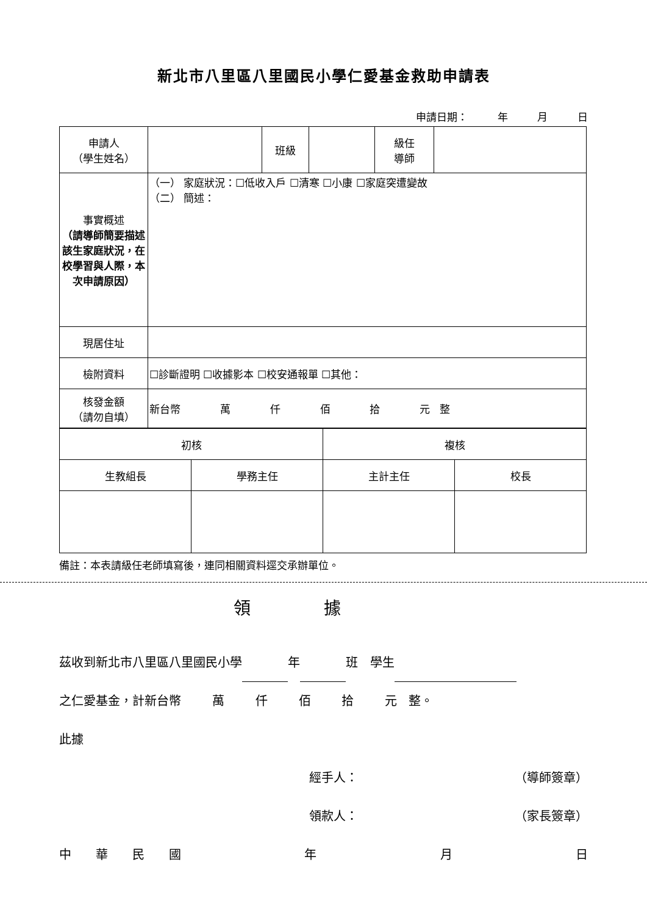新北市八里區八里國民小學仁愛基金救助申請表
申請日期： 年 月 日
| 申請人 （學生姓名） | | 班級 | | 級任 導師 | |
| 事實概述 （請導師簡要描述該生家庭狀況，在校學習與人際，本次申請原因） | （一） 家庭狀況：☐低收入戶 ☐清寒 ☐小康 ☐家庭突遭變故 （二） 簡述： | | | | |
| 現居住址 | | | | | |
| 檢附資料 | ☐診斷證明 ☐收據影本 ☐校安通報單 ☐其他： | | | | |
| 核發金額 （請勿自填） | 新台幣 萬 仟 佰 拾 元 整 | | | | |
| 初核 | | 複核 | |
| 生教組長 | 學務主任 | 主計主任 | 校長 |
備註：本表請級任老師填寫後，連同相關資料逕交承辦單位。
領據
茲收到新北市八里區八里國民小學 年 班　學生
之仁愛基金，計新台幣 萬 仟 佰 拾 元 整。
此據
經手人： （導師簽章）
領款人： （家長簽章）
中　　華　　民　　國 年 月 日